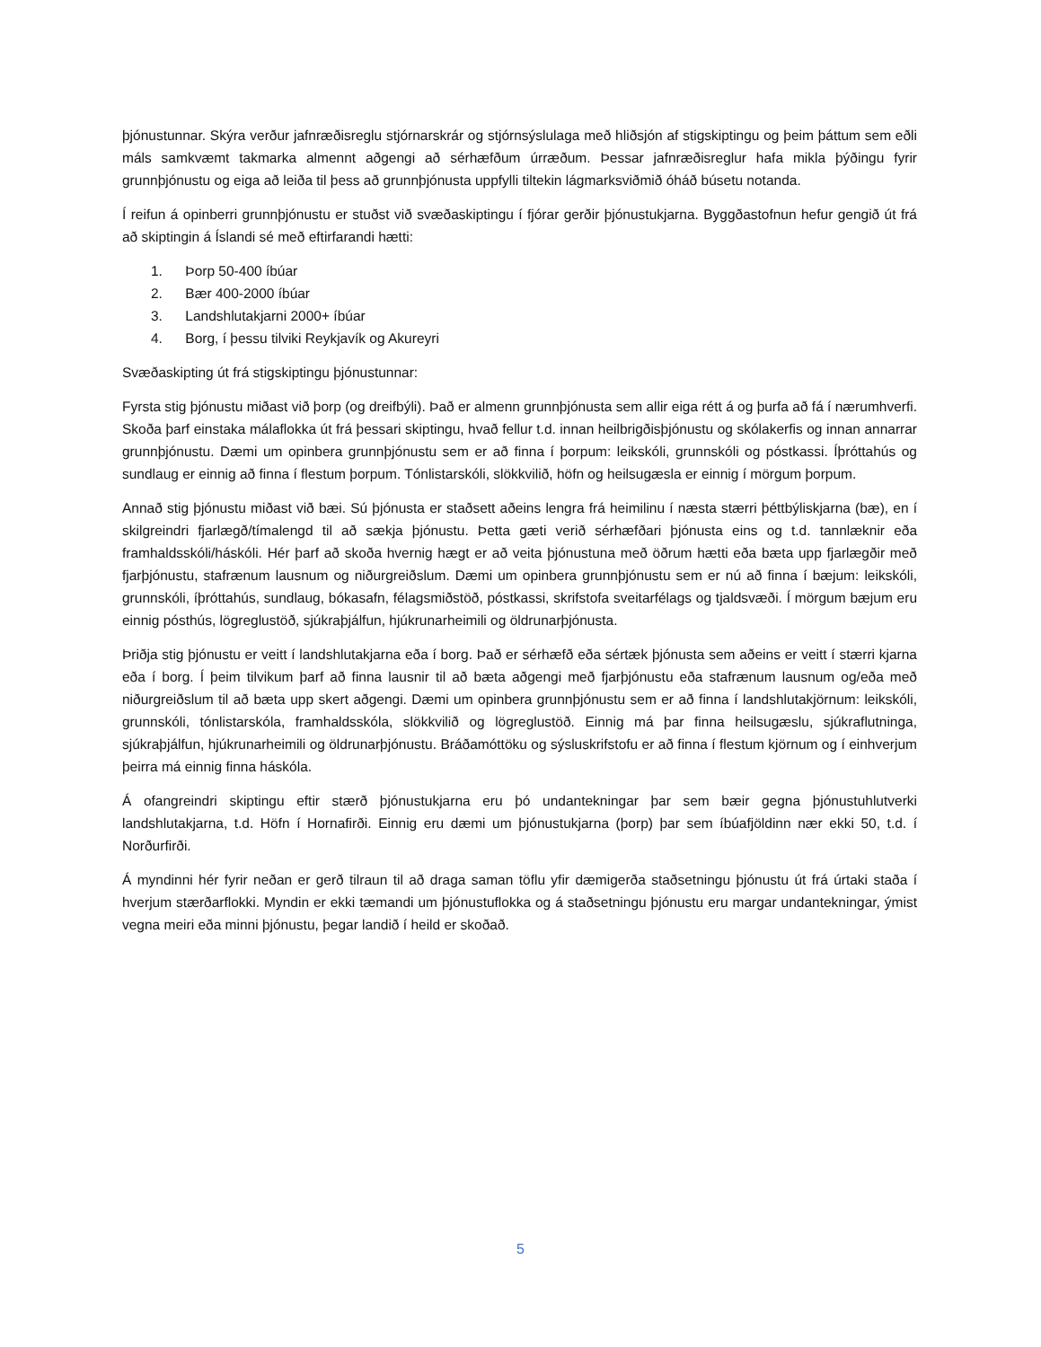þjónustunnar. Skýra verður jafnræðisreglu stjórnarskrár og stjórnsýslulaga með hliðsjón af stigskiptingu og þeim þáttum sem eðli máls samkvæmt takmarka almennt aðgengi að sérhæfðum úrræðum. Þessar jafnræðisreglur hafa mikla þýðingu fyrir grunnþjónustu og eiga að leiða til þess að grunnþjónusta uppfylli tiltekin lágmarksviðmið óháð búsetu notanda.
Í reifun á opinberri grunnþjónustu er stuðst við svæðaskiptingu í fjórar gerðir þjónustukjarna. Byggðastofnun hefur gengið út frá að skiptingin á Íslandi sé með eftirfarandi hætti:
1. Þorp 50-400 íbúar
2. Bær 400-2000 íbúar
3. Landshlutakjarni 2000+ íbúar
4. Borg, í þessu tilviki Reykjavík og Akureyri
Svæðaskipting út frá stigskiptingu þjónustunnar:
Fyrsta stig þjónustu miðast við þorp (og dreifbýli). Það er almenn grunnþjónusta sem allir eiga rétt á og þurfa að fá í nærumhverfi. Skoða þarf einstaka málaflokka út frá þessari skiptingu, hvað fellur t.d. innan heilbrigðisþjónustu og skólakerfis og innan annarrar grunnþjónustu. Dæmi um opinbera grunnþjónustu sem er að finna í þorpum: leikskóli, grunnskóli og póstkassi. Íþróttahús og sundlaug er einnig að finna í flestum þorpum. Tónlistarskóli, slökkvilið, höfn og heilsugæsla er einnig í mörgum þorpum.
Annað stig þjónustu miðast við bæi. Sú þjónusta er staðsett aðeins lengra frá heimilinu í næsta stærri þéttbýliskjarna (bæ), en í skilgreindri fjarlægð/tímalengd til að sækja þjónustu. Þetta gæti verið sérhæfðari þjónusta eins og t.d. tannlæknir eða framhaldsskóli/háskóli. Hér þarf að skoða hvernig hægt er að veita þjónustuna með öðrum hætti eða bæta upp fjarlægðir með fjarþjónustu, stafrænum lausnum og niðurgreiðslum. Dæmi um opinbera grunnþjónustu sem er nú að finna í bæjum: leikskóli, grunnskóli, íþróttahús, sundlaug, bókasafn, félagsmiðstöð, póstkassi, skrifstofa sveitarfélags og tjaldsvæði. Í mörgum bæjum eru einnig pósthús, lögreglustöð, sjúkraþjálfun, hjúkrunarheimili og öldrunarþjónusta.
Þriðja stig þjónustu er veitt í landshlutakjarna eða í borg. Það er sérhæfð eða sértæk þjónusta sem aðeins er veitt í stærri kjarna eða í borg. Í þeim tilvikum þarf að finna lausnir til að bæta aðgengi með fjarþjónustu eða stafrænum lausnum og/eða með niðurgreiðslum til að bæta upp skert aðgengi. Dæmi um opinbera grunnþjónustu sem er að finna í landshlutakjörnum: leikskóli, grunnskóli, tónlistarskóla, framhaldsskóla, slökkvilið og lögreglustöð. Einnig má þar finna heilsugæslu, sjúkraflutninga, sjúkraþjálfun, hjúkrunarheimili og öldrunarþjónustu. Bráðamóttöku og sýsluskrifstofu er að finna í flestum kjörnum og í einhverjum þeirra má einnig finna háskóla.
Á ofangreindri skiptingu eftir stærð þjónustukjarna eru þó undantekningar þar sem bæir gegna þjónustuhlutverki landshlutakjarna, t.d. Höfn í Hornafirði. Einnig eru dæmi um þjónustukjarna (þorp) þar sem íbúafjöldinn nær ekki 50, t.d. í Norðurfirði.
Á myndinni hér fyrir neðan er gerð tilraun til að draga saman töflu yfir dæmigerða staðsetningu þjónustu út frá úrtaki staða í hverjum stærðarflokki. Myndin er ekki tæmandi um þjónustuflokka og á staðsetningu þjónustu eru margar undantekningar, ýmist vegna meiri eða minni þjónustu, þegar landið í heild er skoðað.
5